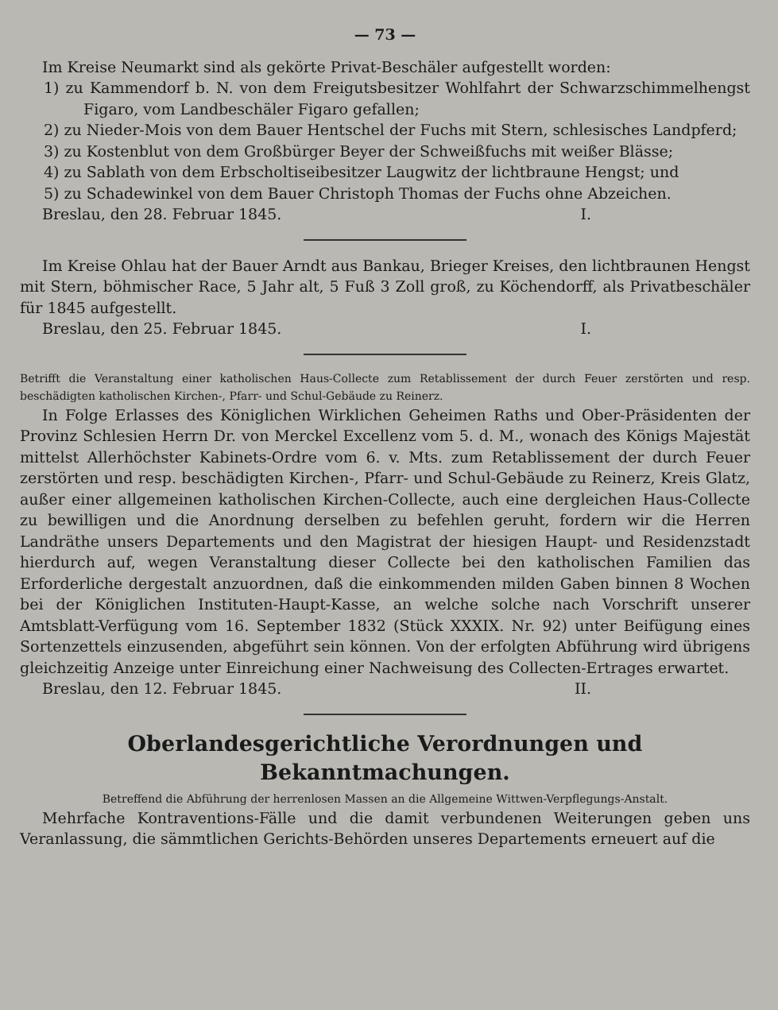— 73 —
Im Kreise Neumarkt sind als gekörte Privat-Beschäler aufgestellt worden:
1) zu Kammendorf b. N. von dem Freigutsbesitzer Wohlfahrt der Schwarzschimmelhengst Figaro, vom Landbeschäler Figaro gefallen;
2) zu Nieder-Mois von dem Bauer Hentschel der Fuchs mit Stern, schlesisches Landpferd;
3) zu Kostenblut von dem Großbürger Beyer der Schweißfuchs mit weißer Blässe;
4) zu Sablath von dem Erbscholtiseibesitzer Laugwitz der lichtbraune Hengst; und
5) zu Schadewinkel von dem Bauer Christoph Thomas der Fuchs ohne Abzeichen.
Breslau, den 28. Februar 1845. I.
Im Kreise Ohlau hat der Bauer Arndt aus Bankau, Brieger Kreises, den lichtbraunen Hengst mit Stern, böhmischer Race, 5 Jahr alt, 5 Fuß 3 Zoll groß, zu Köchendorff, als Privatbeschäler für 1845 aufgestellt.
Breslau, den 25. Februar 1845. I.
Betrifft die Veranstaltung einer katholischen Haus-Collecte zum Retablissement der durch Feuer zerstörten und resp. beschädigten katholischen Kirchen-, Pfarr- und Schul-Gebäude zu Reinerz.
In Folge Erlasses des Königlichen Wirklichen Geheimen Raths und Ober-Präsidenten der Provinz Schlesien Herrn Dr. von Merckel Excellenz vom 5. d. M., wonach des Königs Majestät mittelst Allerhöchster Kabinets-Ordre vom 6. v. Mts. zum Retablissement der durch Feuer zerstörten und resp. beschädigten Kirchen-, Pfarr- und Schul-Gebäude zu Reinerz, Kreis Glatz, außer einer allgemeinen katholischen Kirchen-Collecte, auch eine dergleichen Haus-Collecte zu bewilligen und die Anordnung derselben zu befehlen geruht, fordern wir die Herren Landräthe unsers Departements und den Magistrat der hiesigen Haupt- und Residenzstadt hierdurch auf, wegen Veranstaltung dieser Collecte bei den katholischen Familien das Erforderliche dergestalt anzuordnen, daß die einkommenden milden Gaben binnen 8 Wochen bei der Königlichen Instituten-Haupt-Kasse, an welche solche nach Vorschrift unserer Amtsblatt-Verfügung vom 16. September 1832 (Stück XXXIX. Nr. 92) unter Beifügung eines Sortenzettels einzusenden, abgeführt sein können. Von der erfolgten Abführung wird übrigens gleichzeitig Anzeige unter Einreichung einer Nachweisung des Collecten-Ertrages erwartet.
Breslau, den 12. Februar 1845. II.
Oberlandesgerichtliche Verordnungen und Bekanntmachungen.
Betreffend die Abführung der herrenlosen Massen an die Allgemeine Wittwen-Verpflegungs-Anstalt.
Mehrfache Kontraventions-Fälle und die damit verbundenen Weiterungen geben uns Veranlassung, die sämmtlichen Gerichts-Behörden unseres Departements erneuert auf die